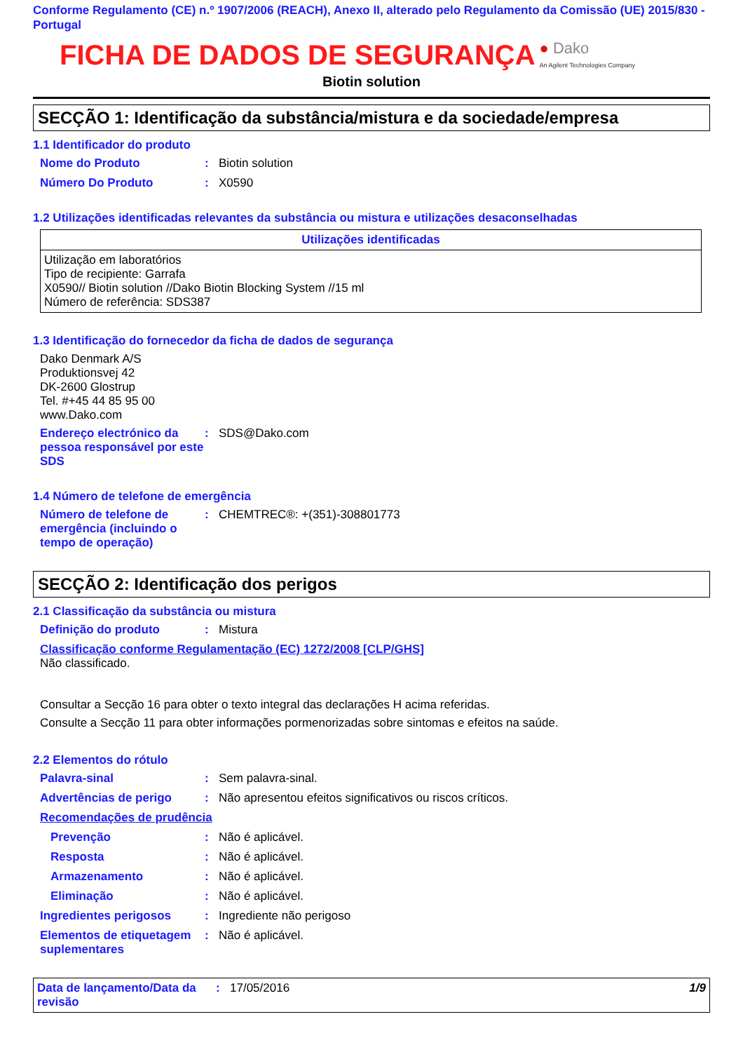Conforme Regulamento (CE) n.º 1907/2006 (REACH), Anexo II, alterado pelo Regulamento da Comissão (UE) 2015/830 - Portugal
FICHA DE DADOS DE SEGURANÇA
● Dako
An Agilent Technologies Company
Biotin solution
SECÇÃO 1: Identificação da substância/mistura e da sociedade/empresa
1.1 Identificador do produto
Nome do Produto: Biotin solution
Número Do Produto: X0590
1.2 Utilizações identificadas relevantes da substância ou mistura e utilizações desaconselhadas
| Utilizações identificadas |
| --- |
| Utilização em laboratórios Tipo de recipiente: Garrafa X0590// Biotin solution //Dako Biotin Blocking System //15 ml Número de referência: SDS387 |
1.3 Identificação do fornecedor da ficha de dados de segurança
Dako Denmark A/S
Produktionsvej 42
DK-2600 Glostrup
Tel. #+45 44 85 95 00
www.Dako.com
Endereço electrónico da pessoa responsável por este SDS: SDS@Dako.com
1.4 Número de telefone de emergência
Número de telefone de emergência (incluindo o tempo de operação): CHEMTREC®: +(351)-308801773
SECÇÃO 2: Identificação dos perigos
2.1 Classificação da substância ou mistura
Definição do produto: Mistura
Classificação conforme Regulamentação (EC) 1272/2008 [CLP/GHS]
Não classificado.
Consultar a Secção 16 para obter o texto integral das declarações H acima referidas.
Consulte a Secção 11 para obter informações pormenorizadas sobre sintomas e efeitos na saúde.
2.2 Elementos do rótulo
Palavra-sinal: Sem palavra-sinal.
Advertências de perigo: Não apresentou efeitos significativos ou riscos críticos.
Recomendações de prudência
Prevenção: Não é aplicável.
Resposta: Não é aplicável.
Armazenamento: Não é aplicável.
Eliminação: Não é aplicável.
Ingredientes perigosos: Ingrediente não perigoso
Elementos de etiquetagem suplementares: Não é aplicável.
Data de lançamento/Data da revisão: 17/05/2016 1/9